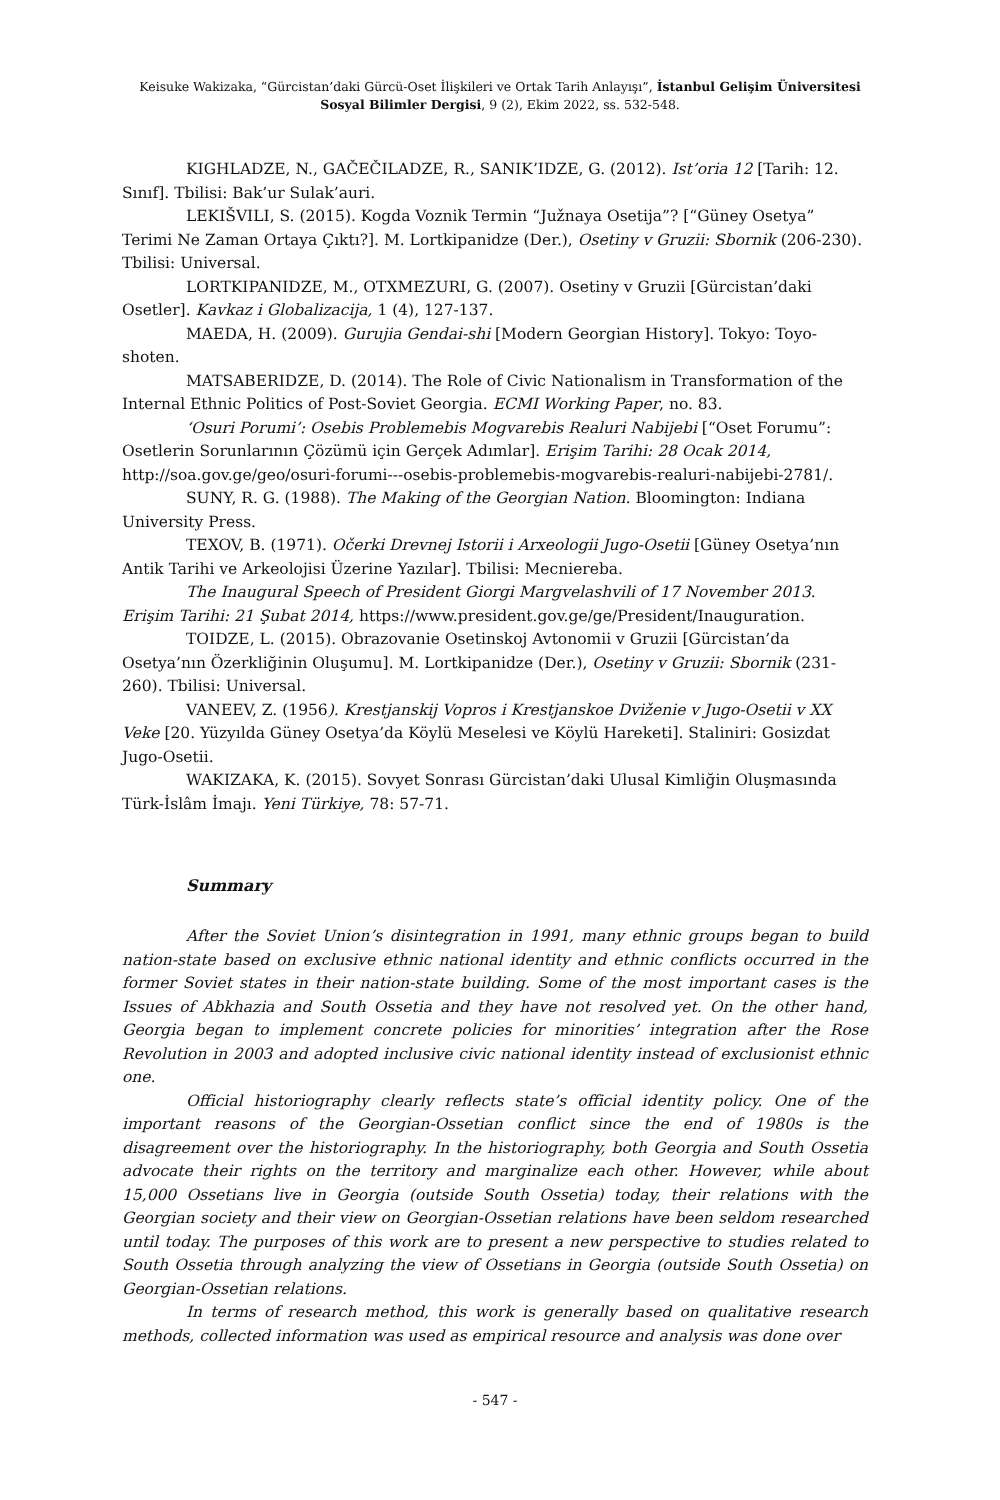Keisuke Wakizaka, “Gürcistan’daki Gürcü-Oset İlişkileri ve Ortak Tarih Anlayışı”, İstanbul Gelişim Üniversitesi Sosyal Bilimler Dergisi, 9 (2), Ekim 2022, ss. 532-548.
KIGHLADZE, N., GAČEČILADZE, R., SANIK’IDZE, G. (2012). Ist’oria 12 [Tarih: 12. Sınıf]. Tbilisi: Bak’ur Sulak’auri.
LEKIŠVILI, S. (2015). Kogda Voznik Termin “Južnaya Osetija”? [“Güney Osetya” Terimi Ne Zaman Ortaya Çıktı?]. M. Lortkipanidze (Der.), Osetiny v Gruzii: Sbornik (206-230). Tbilisi: Universal.
LORTKIPANIDZE, M., OTXMEZURI, G. (2007). Osetiny v Gruzii [Gürcistan’daki Osetler]. Kavkaz i Globalizacija, 1 (4), 127-137.
MAEDA, H. (2009). Gurujia Gendai-shi [Modern Georgian History]. Tokyo: Toyo-shoten.
MATSABERIDZE, D. (2014). The Role of Civic Nationalism in Transformation of the Internal Ethnic Politics of Post-Soviet Georgia. ECMI Working Paper, no. 83.
‘Osuri Porumi’: Osebis Problemebis Mogvarebis Realuri Nabijebi [“Oset Forumu”: Osetlerin Sorunlarının Çözümü için Gerçek Adımlar]. Erişim Tarihi: 28 Ocak 2014, http://soa.gov.ge/geo/osuri-forumi---osebis-problemebis-mogvarebis-realuri-nabijebi-2781/.
SUNY, R. G. (1988). The Making of the Georgian Nation. Bloomington: Indiana University Press.
TEXOV, B. (1971). Očerki Drevnej Istorii i Arxeologii Jugo-Osetii [Güney Osetya’nın Antik Tarihi ve Arkeolojisi Üzerine Yazılar]. Tbilisi: Mecniereba.
The Inaugural Speech of President Giorgi Margvelashvili of 17 November 2013. Erişim Tarihi: 21 Şubat 2014, https://www.president.gov.ge/ge/President/Inauguration.
TOIDZE, L. (2015). Obrazovanie Osetinskoj Avtonomii v Gruzii [Gürcistan’da Osetya’nın Özerkliğinin Oluşumu]. M. Lortkipanidze (Der.), Osetiny v Gruzii: Sbornik (231-260). Tbilisi: Universal.
VANEEV, Z. (1956). Krestjanskij Vopros i Krestjanskoe Dviženie v Jugo-Osetii v XX Veke [20. Yüzyılda Güney Osetya’da Köylü Meselesi ve Köylü Hareketi]. Staliniri: Gosizdat Jugo-Osetii.
WAKIZAKA, K. (2015). Sovyet Sonrası Gürcistan’daki Ulusal Kimliğin Oluşmasında Türk-İslâm İmajı. Yeni Türkiye, 78: 57-71.
Summary
After the Soviet Union’s disintegration in 1991, many ethnic groups began to build nation-state based on exclusive ethnic national identity and ethnic conflicts occurred in the former Soviet states in their nation-state building. Some of the most important cases is the Issues of Abkhazia and South Ossetia and they have not resolved yet. On the other hand, Georgia began to implement concrete policies for minorities’ integration after the Rose Revolution in 2003 and adopted inclusive civic national identity instead of exclusionist ethnic one.
Official historiography clearly reflects state’s official identity policy. One of the important reasons of the Georgian-Ossetian conflict since the end of 1980s is the disagreement over the historiography. In the historiography, both Georgia and South Ossetia advocate their rights on the territory and marginalize each other. However, while about 15,000 Ossetians live in Georgia (outside South Ossetia) today, their relations with the Georgian society and their view on Georgian-Ossetian relations have been seldom researched until today. The purposes of this work are to present a new perspective to studies related to South Ossetia through analyzing the view of Ossetians in Georgia (outside South Ossetia) on Georgian-Ossetian relations.
In terms of research method, this work is generally based on qualitative research methods, collected information was used as empirical resource and analysis was done over
- 547 -